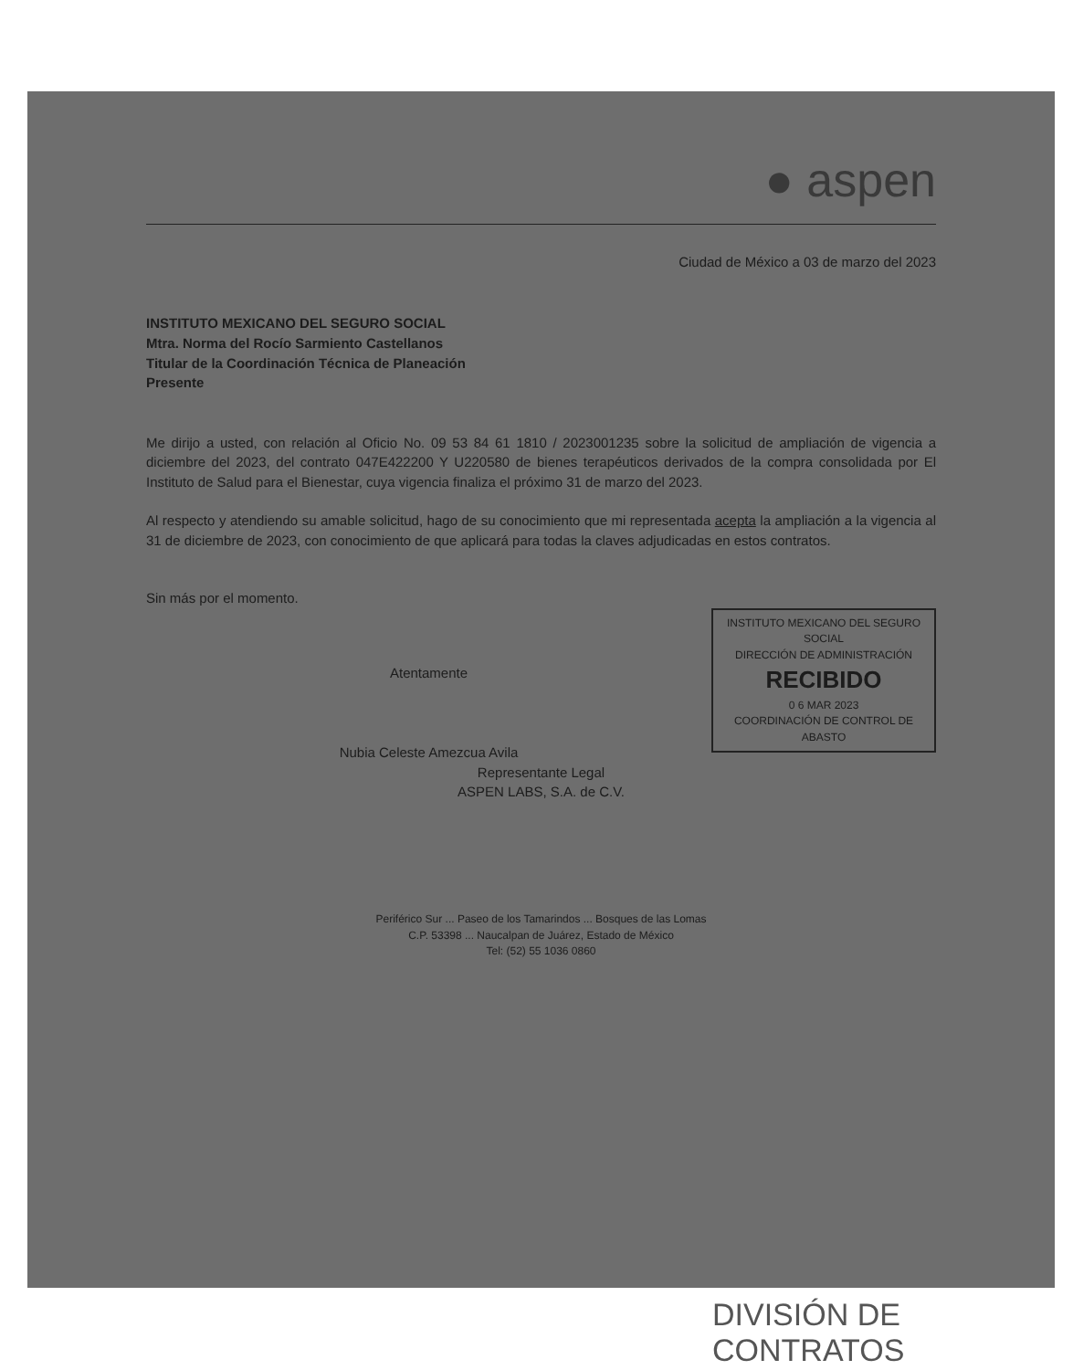● aspen
Ciudad de México a 03 de marzo del 2023
INSTITUTO MEXICANO DEL SEGURO SOCIAL
Mtra. Norma del Rocío Sarmiento Castellanos
Titular de la Coordinación Técnica de Planeación
Presente
Me dirijo a usted, con relación al Oficio No. 09 53 84 61 1810 / 2023001235 sobre la solicitud de ampliación de vigencia a diciembre del 2023, del contrato 047E422200 Y U220580 de bienes terapéuticos derivados de la compra consolidada por El Instituto de Salud para el Bienestar, cuya vigencia finaliza el próximo 31 de marzo del 2023.
Al respecto y atendiendo su amable solicitud, hago de su conocimiento que mi representada acepta la ampliación a la vigencia al 31 de diciembre de 2023, con conocimiento de que aplicará para todas la claves adjudicadas en estos contratos.
Sin más por el momento.
INSTITUTO MEXICANO DEL SEGURO SOCIAL
DIRECCIÓN DE ADMINISTRACIÓN
RECIBIDO
0 6 MAR 2023
COORDINACIÓN DE CONTROL DE ABASTO
Atentamente
Nubia Celeste Amezcua Avila
Representante Legal
ASPEN LABS, S.A. de C.V.
Periférico Sur ... Paseo de los Tamarindos ... Bosques de las Lomas
C.P. 53398 ... Naucalpan de Juárez, Estado de México
Tel: (52) 55 1036 0860
DIVISIÓN DE CONTRATOS